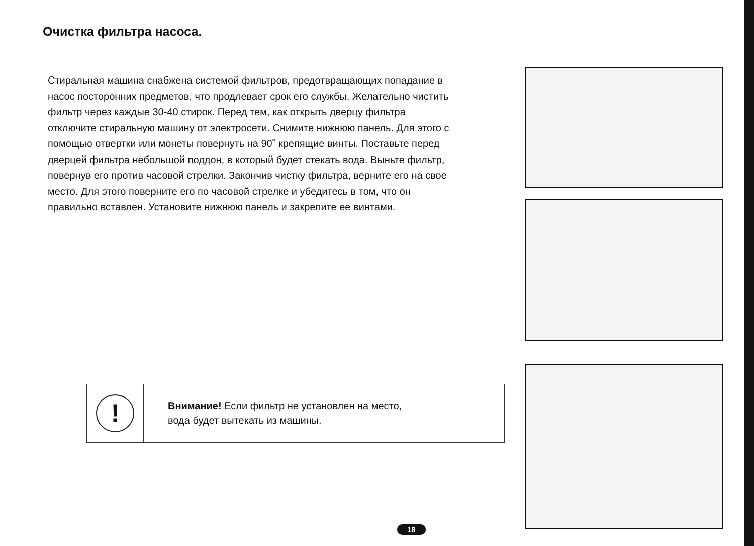Очистка фильтра насоса.
Стиральная машина снабжена системой фильтров, предотвращающих попадание в насос посторонних предметов, что продлевает срок его службы. Желательно чистить фильтр через каждые 30-40 стирок. Перед тем, как открыть дверцу фильтра отключите стиральную машину от электросети. Снимите нижнюю панель. Для этого с помощью отвертки или монеты повернуть на 90˚ крепящие винты. Поставьте перед дверцей фильтра небольшой поддон, в который будет стекать вода. Выньте фильтр, повернув его против часовой стрелки. Закончив чистку фильтра, верните его на свое место. Для этого поверните его по часовой стрелке и убедитесь в том, что он правильно вставлен. Установите нижнюю панель и закрепите ее винтами.
!
Внимание! Если фильтр не установлен на место,
вода будет вытекать из машины.
18